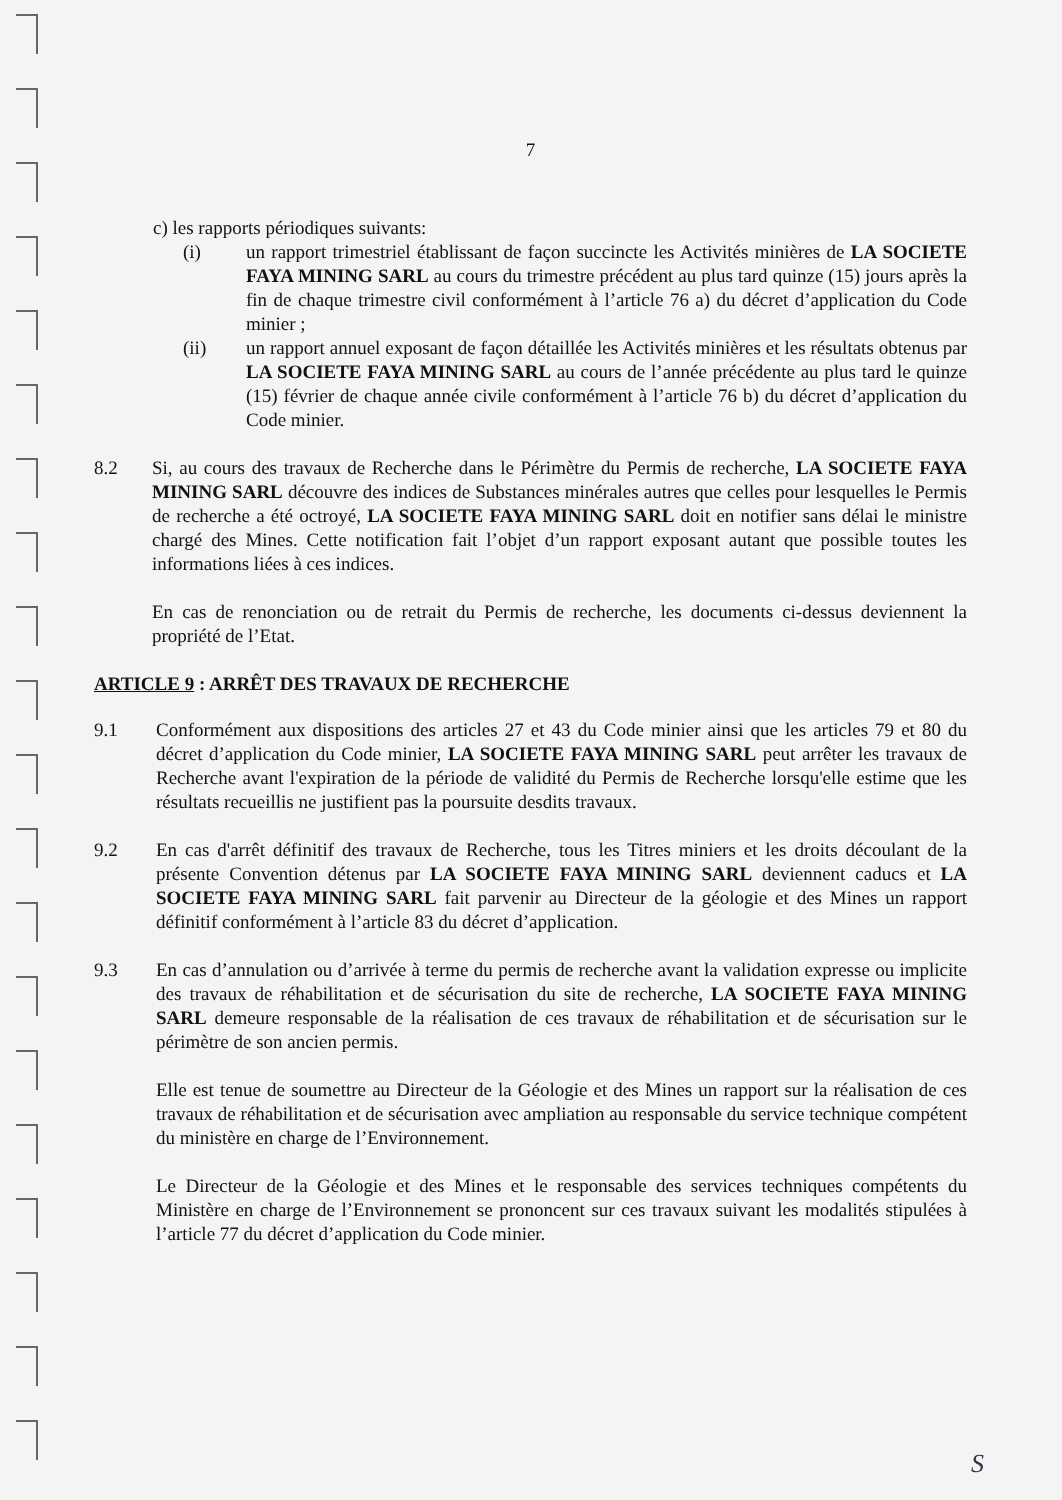7
c) les rapports périodiques suivants:
(i) un rapport trimestriel établissant de façon succincte les Activités minières de LA SOCIETE FAYA MINING SARL au cours du trimestre précédent au plus tard quinze (15) jours après la fin de chaque trimestre civil conformément à l’article 76 a) du décret d’application du Code minier ;
(ii) un rapport annuel exposant de façon détaillée les Activités minières et les résultats obtenus par LA SOCIETE FAYA MINING SARL au cours de l’année précédente au plus tard le quinze (15) février de chaque année civile conformément à l’article 76 b) du décret d’application du Code minier.
8.2 Si, au cours des travaux de Recherche dans le Périmètre du Permis de recherche, LA SOCIETE FAYA MINING SARL découvre des indices de Substances minérales autres que celles pour lesquelles le Permis de recherche a été octroyé, LA SOCIETE FAYA MINING SARL doit en notifier sans délai le ministre chargé des Mines. Cette notification fait l’objet d’un rapport exposant autant que possible toutes les informations liées à ces indices.
En cas de renonciation ou de retrait du Permis de recherche, les documents ci-dessus deviennent la propriété de l’Etat.
ARTICLE 9 : ARRÊT DES TRAVAUX DE RECHERCHE
9.1 Conformément aux dispositions des articles 27 et 43 du Code minier ainsi que les articles 79 et 80 du décret d’application du Code minier, LA SOCIETE FAYA MINING SARL peut arrêter les travaux de Recherche avant l'expiration de la période de validité du Permis de Recherche lorsqu'elle estime que les résultats recueillis ne justifient pas la poursuite desdits travaux.
9.2 En cas d'arrêt définitif des travaux de Recherche, tous les Titres miniers et les droits découlant de la présente Convention détenus par LA SOCIETE FAYA MINING SARL deviennent caducs et LA SOCIETE FAYA MINING SARL fait parvenir au Directeur de la géologie et des Mines un rapport définitif conformément à l’article 83 du décret d’application.
9.3 En cas d’annulation ou d’arrivée à terme du permis de recherche avant la validation expresse ou implicite des travaux de réhabilitation et de sécurisation du site de recherche, LA SOCIETE FAYA MINING SARL demeure responsable de la réalisation de ces travaux de réhabilitation et de sécurisation sur le périmètre de son ancien permis.
Elle est tenue de soumettre au Directeur de la Géologie et des Mines un rapport sur la réalisation de ces travaux de réhabilitation et de sécurisation avec ampliation au responsable du service technique compétent du ministère en charge de l’Environnement.
Le Directeur de la Géologie et des Mines et le responsable des services techniques compétents du Ministère en charge de l’Environnement se prononcent sur ces travaux suivant les modalités stipulées à l’article 77 du décret d’application du Code minier.
S